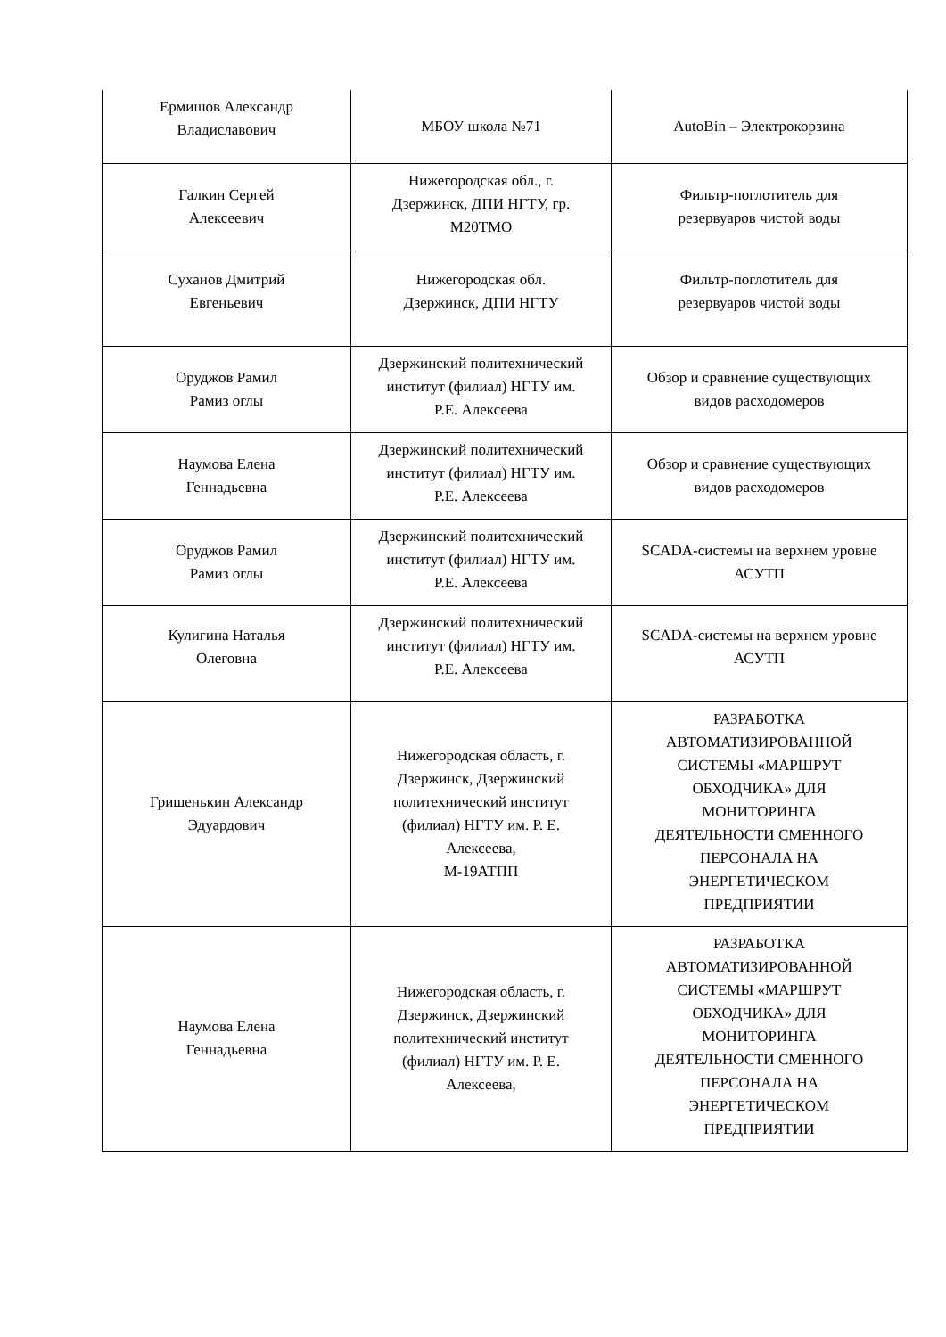| Ермишов Александр Владиславович | МБОУ школа №71 | AutoBin – Электрокорзина |
| Галкин Сергей Алексеевич | Нижегородская обл., г. Дзержинск, ДПИ НГТУ, гр. М20ТМО | Фильтр-поглотитель для резервуаров чистой воды |
| Суханов Дмитрий Евгеньевич | Нижегородская обл. Дзержинск, ДПИ НГТУ | Фильтр-поглотитель для резервуаров чистой воды |
| Оруджов Рамил Рамиз оглы | Дзержинский политехнический институт (филиал) НГТУ им. Р.Е. Алексеева | Обзор и сравнение существующих видов расходомеров |
| Наумова Елена Геннадьевна | Дзержинский политехнический институт (филиал) НГТУ им. Р.Е. Алексеева | Обзор и сравнение существующих видов расходомеров |
| Оруджов Рамил Рамиз оглы | Дзержинский политехнический институт (филиал) НГТУ им. Р.Е. Алексеева | SCADA-системы на верхнем уровне АСУТП |
| Кулигина Наталья Олеговна | Дзержинский политехнический институт (филиал) НГТУ им. Р.Е. Алексеева | SCADA-системы на верхнем уровне АСУТП |
| Гришенькин Александр Эдуардович | Нижегородская область, г. Дзержинск, Дзержинский политехнический институт (филиал) НГТУ им. Р. Е. Алексеева, М-19АТПП | РАЗРАБОТКА АВТОМАТИЗИРОВАННОЙ СИСТЕМЫ «МАРШРУТ ОБХОДЧИКА» ДЛЯ МОНИТОРИНГА ДЕЯТЕЛЬНОСТИ СМЕННОГО ПЕРСОНАЛА НА ЭНЕРГЕТИЧЕСКОМ ПРЕДПРИЯТИИ |
| Наумова Елена Геннадьевна | Нижегородская область, г. Дзержинск, Дзержинский политехнический институт (филиал) НГТУ им. Р. Е. Алексеева, | РАЗРАБОТКА АВТОМАТИЗИРОВАННОЙ СИСТЕМЫ «МАРШРУТ ОБХОДЧИКА» ДЛЯ МОНИТОРИНГА ДЕЯТЕЛЬНОСТИ СМЕННОГО ПЕРСОНАЛА НА ЭНЕРГЕТИЧЕСКОМ ПРЕДПРИЯТИИ |